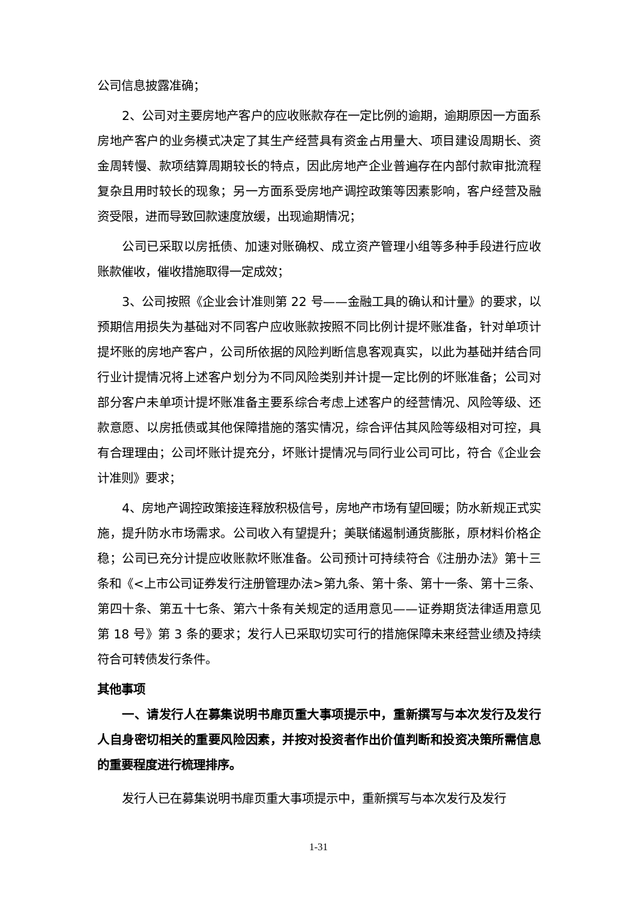公司信息披露准确；
2、公司对主要房地产客户的应收账款存在一定比例的逾期，逾期原因一方面系房地产客户的业务模式决定了其生产经营具有资金占用量大、项目建设周期长、资金周转慢、款项结算周期较长的特点，因此房地产企业普遍存在内部付款审批流程复杂且用时较长的现象；另一方面系受房地产调控政策等因素影响，客户经营及融资受限，进而导致回款速度放缓，出现逾期情况；
公司已采取以房抵债、加速对账确权、成立资产管理小组等多种手段进行应收账款催收，催收措施取得一定成效；
3、公司按照《企业会计准则第 22 号——金融工具的确认和计量》的要求，以预期信用损失为基础对不同客户应收账款按照不同比例计提坏账准备，针对单项计提坏账的房地产客户，公司所依据的风险判断信息客观真实，以此为基础并结合同行业计提情况将上述客户划分为不同风险类别并计提一定比例的坏账准备；公司对部分客户未单项计提坏账准备主要系综合考虑上述客户的经营情况、风险等级、还款意愿、以房抵债或其他保障措施的落实情况，综合评估其风险等级相对可控，具有合理理由；公司坏账计提充分，坏账计提情况与同行业公司可比，符合《企业会计准则》要求；
4、房地产调控政策接连释放积极信号，房地产市场有望回暖；防水新规正式实施，提升防水市场需求。公司收入有望提升；美联储遏制通货膨胀，原材料价格企稳；公司已充分计提应收账款坏账准备。公司预计可持续符合《注册办法》第十三条和《<上市公司证券发行注册管理办法>第九条、第十条、第十一条、第十三条、第四十条、第五十七条、第六十条有关规定的适用意见——证券期货法律适用意见第 18 号》第 3 条的要求；发行人已采取切实可行的措施保障未来经营业绩及持续符合可转债发行条件。
其他事项
一、请发行人在募集说明书扉页重大事项提示中，重新撰写与本次发行及发行人自身密切相关的重要风险因素，并按对投资者作出价值判断和投资决策所需信息的重要程度进行梳理排序。
发行人已在募集说明书扉页重大事项提示中，重新撰写与本次发行及发行
1-31